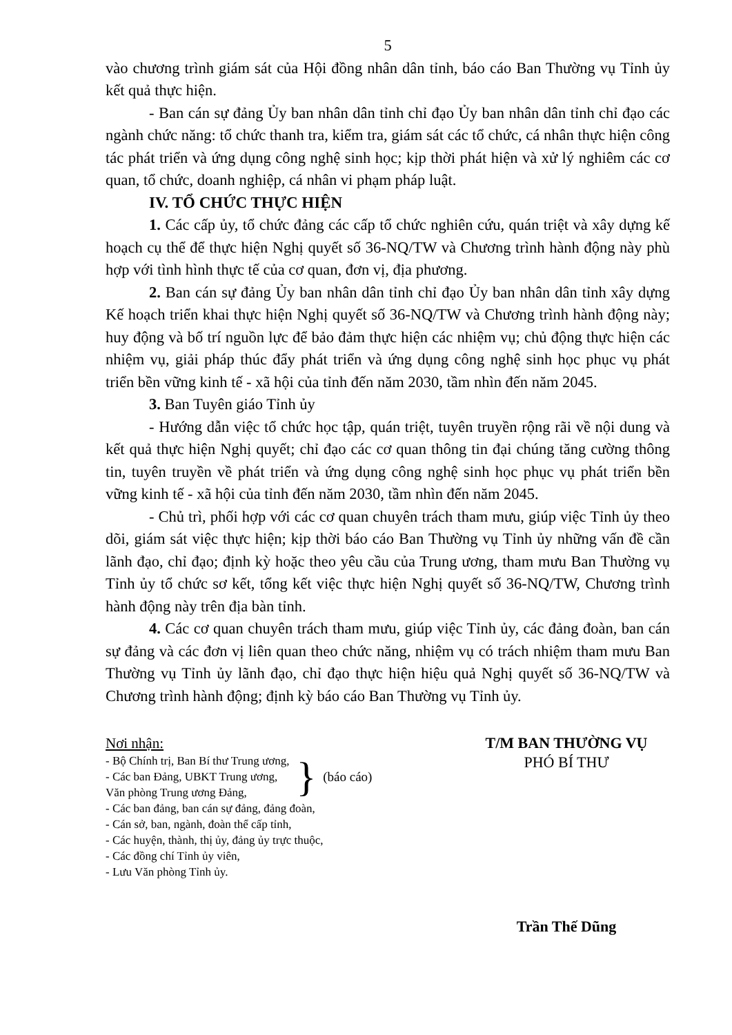5
vào chương trình giám sát của Hội đồng nhân dân tỉnh, báo cáo Ban Thường vụ Tỉnh ủy kết quả thực hiện.
- Ban cán sự đảng Ủy ban nhân dân tỉnh chỉ đạo Ủy ban nhân dân tỉnh chỉ đạo các ngành chức năng: tổ chức thanh tra, kiểm tra, giám sát các tổ chức, cá nhân thực hiện công tác phát triển và ứng dụng công nghệ sinh học; kịp thời phát hiện và xử lý nghiêm các cơ quan, tổ chức, doanh nghiệp, cá nhân vi phạm pháp luật.
IV. TỔ CHỨC THỰC HIỆN
1. Các cấp ủy, tổ chức đảng các cấp tổ chức nghiên cứu, quán triệt và xây dựng kế hoạch cụ thể để thực hiện Nghị quyết số 36-NQ/TW và Chương trình hành động này phù hợp với tình hình thực tế của cơ quan, đơn vị, địa phương.
2. Ban cán sự đảng Ủy ban nhân dân tỉnh chỉ đạo Ủy ban nhân dân tỉnh xây dựng Kế hoạch triển khai thực hiện Nghị quyết số 36-NQ/TW và Chương trình hành động này; huy động và bố trí nguồn lực để bảo đảm thực hiện các nhiệm vụ; chủ động thực hiện các nhiệm vụ, giải pháp thúc đẩy phát triển và ứng dụng công nghệ sinh học phục vụ phát triển bền vững kinh tế - xã hội của tỉnh đến năm 2030, tầm nhìn đến năm 2045.
3. Ban Tuyên giáo Tỉnh ủy
- Hướng dẫn việc tổ chức học tập, quán triệt, tuyên truyền rộng rãi về nội dung và kết quả thực hiện Nghị quyết; chỉ đạo các cơ quan thông tin đại chúng tăng cường thông tin, tuyên truyền về phát triển và ứng dụng công nghệ sinh học phục vụ phát triển bền vững kinh tế - xã hội của tỉnh đến năm 2030, tầm nhìn đến năm 2045.
- Chủ trì, phối hợp với các cơ quan chuyên trách tham mưu, giúp việc Tỉnh ủy theo dõi, giám sát việc thực hiện; kịp thời báo cáo Ban Thường vụ Tỉnh ủy những vấn đề cần lãnh đạo, chỉ đạo; định kỳ hoặc theo yêu cầu của Trung ương, tham mưu Ban Thường vụ Tỉnh ủy tổ chức sơ kết, tổng kết việc thực hiện Nghị quyết số 36-NQ/TW, Chương trình hành động này trên địa bàn tỉnh.
4. Các cơ quan chuyên trách tham mưu, giúp việc Tỉnh ủy, các đảng đoàn, ban cán sự đảng và các đơn vị liên quan theo chức năng, nhiệm vụ có trách nhiệm tham mưu Ban Thường vụ Tỉnh ủy lãnh đạo, chỉ đạo thực hiện hiệu quả Nghị quyết số 36-NQ/TW và Chương trình hành động; định kỳ báo cáo Ban Thường vụ Tỉnh ủy.
Nơi nhận:
- Bộ Chính trị, Ban Bí thư Trung ương,
- Các ban Đảng, UBKT Trung ương,
Văn phòng Trung ương Đảng,
} (báo cáo)
- Các ban đảng, ban cán sự đảng, đảng đoàn,
- Cán sở, ban, ngành, đoàn thể cấp tỉnh,
- Các huyện, thành, thị ủy, đảng ủy trực thuộc,
- Các đồng chí Tỉnh ủy viên,
- Lưu Văn phòng Tỉnh ủy.
T/M BAN THƯỜNG VỤ
PHÓ BÍ THƯ
Trần Thế Dũng